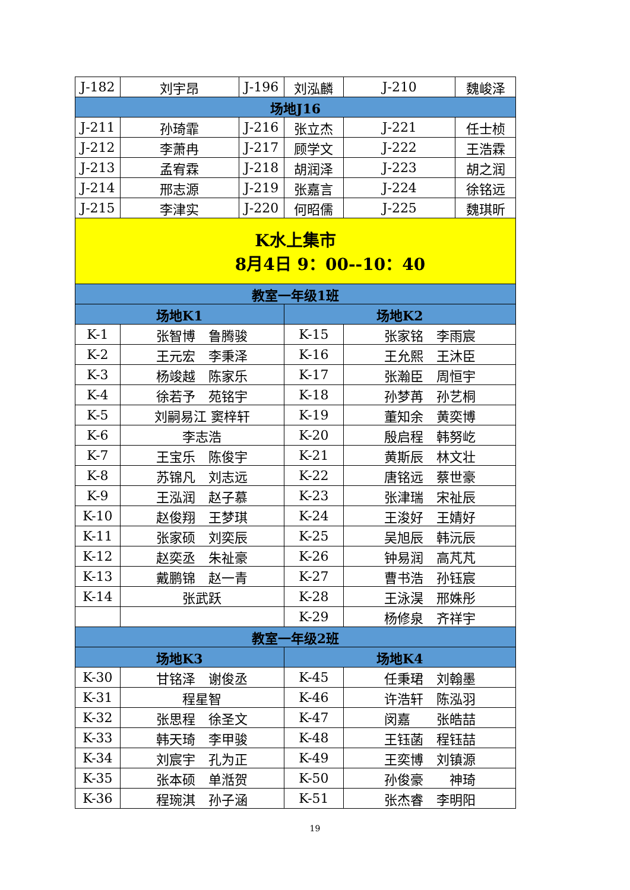| J-182 | 刘宇昂 | J-196 | 刘泓麟 | J-210 | 魏峻泽 |
| 场地J16 | | | | | |
| J-211 | 孙琦霏 | J-216 | 张立杰 | J-221 | 任士桢 |
| J-212 | 李萧冉 | J-217 | 顾学文 | J-222 | 王浩霖 |
| J-213 | 孟宥霖 | J-218 | 胡润泽 | J-223 | 胡之润 |
| J-214 | 邢志源 | J-219 | 张嘉言 | J-224 | 徐铭远 |
| J-215 | 李津实 | J-220 | 何昭儒 | J-225 | 魏琪昕 |
| K水上集市 8月4日 9：00--10：40 | | | | | |
| 教室一年级1班 | | | | | |
| 场地K1 | | | 场地K2 | | |
| K-1 | 张智博 鲁腾骏 | | K-15 | 张家铭 李雨宸 | |
| K-2 | 王元宏 李秉泽 | | K-16 | 王允熙 王沐臣 | |
| K-3 | 杨竣越 陈家乐 | | K-17 | 张瀚臣 周恒宇 | |
| K-4 | 徐若予 苑铭宇 | | K-18 | 孙梦苒 孙艺桐 | |
| K-5 | 刘嗣易江 窦梓轩 | | K-19 | 董知余 黄奕博 | |
| K-6 | 李志浩 | | K-20 | 殷启程 韩努屹 | |
| K-7 | 王宝乐 陈俊宇 | | K-21 | 黄斯辰 林文壮 | |
| K-8 | 苏锦凡 刘志远 | | K-22 | 唐铭远 蔡世豪 | |
| K-9 | 王泓润 赵子慕 | | K-23 | 张津瑞 宋祉辰 | |
| K-10 | 赵俊翔 王梦琪 | | K-24 | 王浚好 王婧好 | |
| K-11 | 张家硕 刘奕辰 | | K-25 | 吴旭辰 韩沅辰 | |
| K-12 | 赵奕丞 朱祉豪 | | K-26 | 钟易润 高芃芃 | |
| K-13 | 戴鹏锦 赵一青 | | K-27 | 曹书浩 孙钰宸 | |
| K-14 | 张武跃 | | K-28 | 王泳淏 邢姝彤 | |
| | | | K-29 | 杨修泉 齐祥宇 | |
| 教室一年级2班 | | | | | |
| 场地K3 | | | 场地K4 | | |
| K-30 | 甘铭泽 谢俊丞 | | K-45 | 任秉珺 刘翰墨 | |
| K-31 | 程星智 | | K-46 | 许浩轩 陈泓羽 | |
| K-32 | 张思程 徐圣文 | | K-47 | 闵嘉 张皓喆 | |
| K-33 | 韩天琦 李甲骏 | | K-48 | 王钰菡 程钰喆 | |
| K-34 | 刘宸宇 孔为正 | | K-49 | 王奕博 刘镇源 | |
| K-35 | 张本硕 单湉贺 | | K-50 | 孙俊豪 神琦 | |
| K-36 | 程琬淇 孙子涵 | | K-51 | 张杰睿 李明阳 | |
19